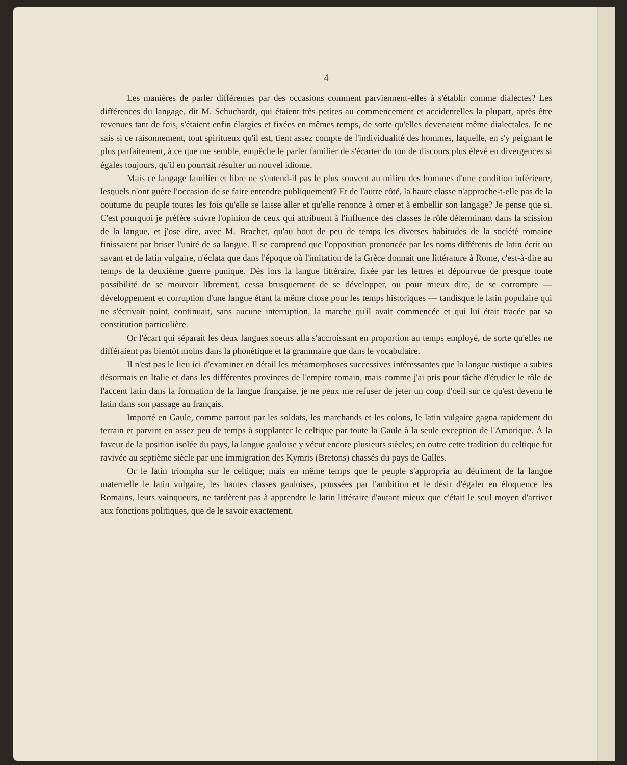4
Les manières de parler différentes par des occasions comment parviennent-elles à s'établir comme dialectes? Les différences du langage, dit M. Schuchardt, qui étaient très petites au commencement et accidentelles la plupart, après être revenues tant de fois, s'étaient enfin élargies et fixées en mêmes temps, de sorte qu'elles devenaient même dialectales. Je ne sais si ce raisonnement, tout spiritueux qu'il est, tient assez compte de l'individualité des hommes, laquelle, en s'y peignant le plus parfaitement, à ce que me semble, empêche le parler familier de s'écarter du ton de discours plus élevé en divergences si égales toujours, qu'il en pourrait résulter un nouvel idiome.
Mais ce langage familier et libre ne s'entend-il pas le plus souvent au milieu des hommes d'une condition inférieure, lesquels n'ont guère l'occasion de se faire entendre publiquement? Et de l'autre côté, la haute classe n'approche-t-elle pas de la coutume du peuple toutes les fois qu'elle se laisse aller et qu'elle renonce à orner et à embellir son langage? Je pense que si. C'est pourquoi je préfère suivre l'opinion de ceux qui attribuent à l'influence des classes le rôle déterminant dans la scission de la langue, et j'ose dire, avec M. Brachet, qu'au bout de peu de temps les diverses habitudes de la société romaine finissaient par briser l'unité de sa langue. Il se comprend que l'opposition prononcée par les noms différents de latin écrit ou savant et de latin vulgaire, n'éclata que dans l'époque où l'imitation de la Grèce donnait une littérature à Rome, c'est-à-dire au temps de la deuxième guerre punique. Dès lors la langue littéraire, fixée par les lettres et dépourvue de presque toute possibilité de se mouvoir librement, cessa brusquement de se développer, ou pour mieux dire, de se corrompre — développement et corruption d'une langue étant la même chose pour les temps historiques — tandisque le latin populaire qui ne s'écrivait point, continuait, sans aucune interruption, la marche qu'il avait commencée et qui lui était tracée par sa constitution particulière.
Or l'écart qui séparait les deux langues soeurs alla s'accroissant en proportion au temps employé, de sorte qu'elles ne différaient pas bientôt moins dans la phonétique et la grammaire que dans le vocabulaire.
Il n'est pas le lieu ici d'examiner en détail les métamorphoses successives intéressantes que la langue rustique a subies désormais en Italie et dans les différentes provinces de l'empire romain, mais comme j'ai pris pour tâche d'étudier le rôle de l'accent latin dans la formation de la langue française, je ne peux me refuser de jeter un coup d'oeil sur ce qu'est devenu le latin dans son passage au français.
Importé en Gaule, comme partout par les soldats, les marchands et les colons, le latin vulgaire gagna rapidement du terrain et parvint en assez peu de temps à supplanter le celtique par toute la Gaule à la seule exception de l'Amorique. À la faveur de la position isolée du pays, la langue gauloise y vécut encore plusieurs siècles; en outre cette tradition du celtique fut ravivée au septième siècle par une immigration des Kymris (Bretons) chassés du pays de Galles.
Or le latin triompha sur le celtique; mais en même temps que le peuple s'appropria au détriment de la langue maternelle le latin vulgaire, les hautes classes gauloises, poussées par l'ambition et le désir d'égaler en éloquence les Romains, leurs vainqueurs, ne tardèrent pas à apprendre le latin littéraire d'autant mieux que c'était le seul moyen d'arriver aux fonctions politiques, que de le savoir exactement.